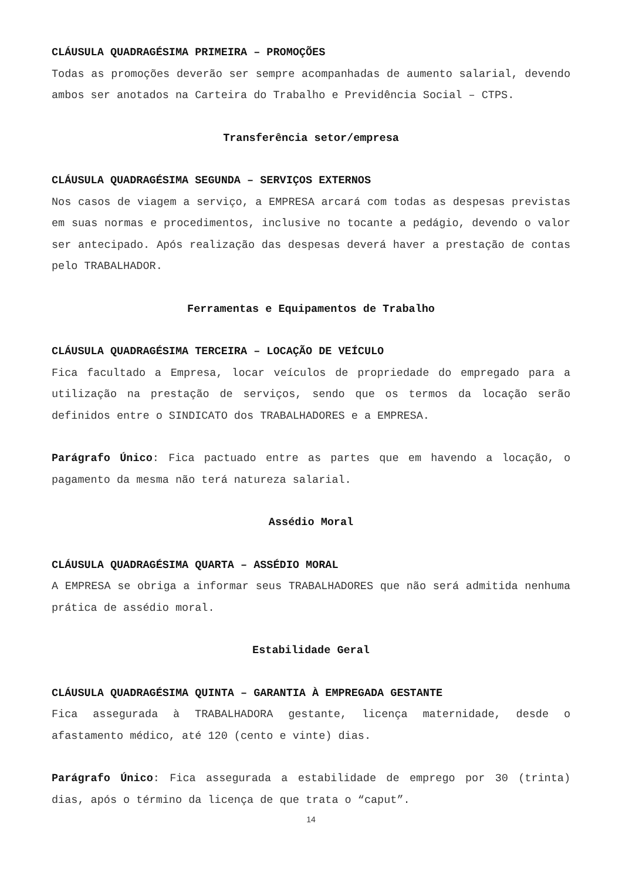CLÁUSULA QUADRAGÉSIMA PRIMEIRA – PROMOÇÕES
Todas as promoções deverão ser sempre acompanhadas de aumento salarial, devendo ambos ser anotados na Carteira do Trabalho e Previdência Social – CTPS.
Transferência setor/empresa
CLÁUSULA QUADRAGÉSIMA SEGUNDA – SERVIÇOS EXTERNOS
Nos casos de viagem a serviço, a EMPRESA arcará com todas as despesas previstas em suas normas e procedimentos, inclusive no tocante a pedágio, devendo o valor ser antecipado. Após realização das despesas deverá haver a prestação de contas pelo TRABALHADOR.
Ferramentas e Equipamentos de Trabalho
CLÁUSULA QUADRAGÉSIMA TERCEIRA – LOCAÇÃO DE VEÍCULO
Fica facultado a Empresa, locar veículos de propriedade do empregado para a utilização na prestação de serviços, sendo que os termos da locação serão definidos entre o SINDICATO dos TRABALHADORES e a EMPRESA.
Parágrafo Único: Fica pactuado entre as partes que em havendo a locação, o pagamento da mesma não terá natureza salarial.
Assédio Moral
CLÁUSULA QUADRAGÉSIMA QUARTA – ASSÉDIO MORAL
A EMPRESA se obriga a informar seus TRABALHADORES que não será admitida nenhuma prática de assédio moral.
Estabilidade Geral
CLÁUSULA QUADRAGÉSIMA QUINTA – GARANTIA À EMPREGADA GESTANTE
Fica assegurada à TRABALHADORA gestante, licença maternidade, desde o afastamento médico, até 120 (cento e vinte) dias.
Parágrafo Único: Fica assegurada a estabilidade de emprego por 30 (trinta) dias, após o término da licença de que trata o “caput”.
14